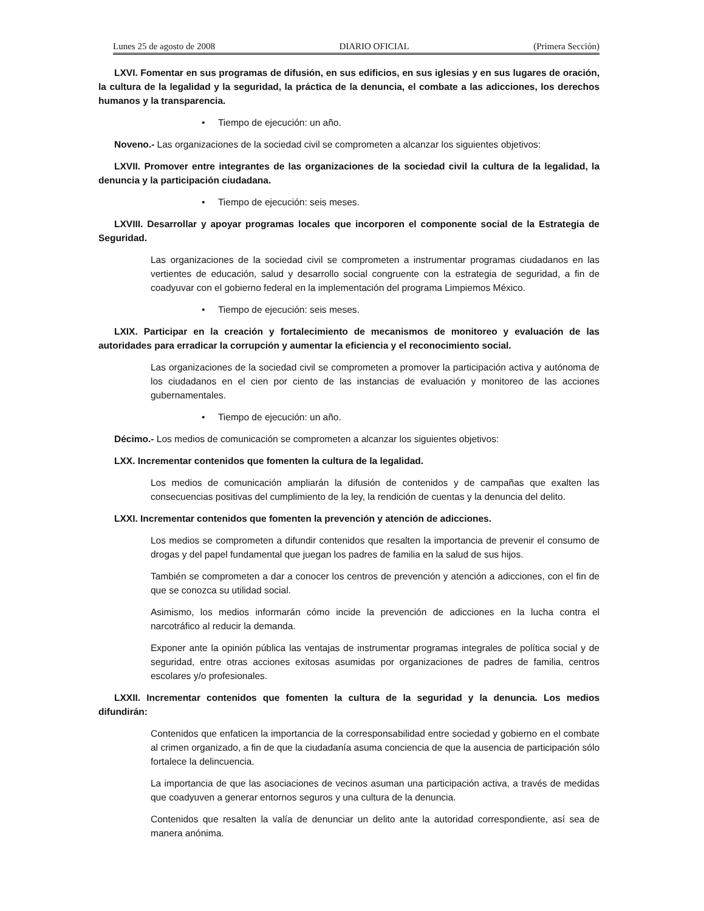Lunes 25 de agosto de 2008 DIARIO OFICIAL (Primera Sección)
LXVI. Fomentar en sus programas de difusión, en sus edificios, en sus iglesias y en sus lugares de oración, la cultura de la legalidad y la seguridad, la práctica de la denuncia, el combate a las adicciones, los derechos humanos y la transparencia.
• Tiempo de ejecución: un año.
Noveno.- Las organizaciones de la sociedad civil se comprometen a alcanzar los siguientes objetivos:
LXVII. Promover entre integrantes de las organizaciones de la sociedad civil la cultura de la legalidad, la denuncia y la participación ciudadana.
• Tiempo de ejecución: seis meses.
LXVIII. Desarrollar y apoyar programas locales que incorporen el componente social de la Estrategia de Seguridad.
Las organizaciones de la sociedad civil se comprometen a instrumentar programas ciudadanos en las vertientes de educación, salud y desarrollo social congruente con la estrategia de seguridad, a fin de coadyuvar con el gobierno federal en la implementación del programa Limpiemos México.
• Tiempo de ejecución: seis meses.
LXIX. Participar en la creación y fortalecimiento de mecanismos de monitoreo y evaluación de las autoridades para erradicar la corrupción y aumentar la eficiencia y el reconocimiento social.
Las organizaciones de la sociedad civil se comprometen a promover la participación activa y autónoma de los ciudadanos en el cien por ciento de las instancias de evaluación y monitoreo de las acciones gubernamentales.
• Tiempo de ejecución: un año.
Décimo.- Los medios de comunicación se comprometen a alcanzar los siguientes objetivos:
LXX. Incrementar contenidos que fomenten la cultura de la legalidad.
Los medios de comunicación ampliarán la difusión de contenidos y de campañas que exalten las consecuencias positivas del cumplimiento de la ley, la rendición de cuentas y la denuncia del delito.
LXXI. Incrementar contenidos que fomenten la prevención y atención de adicciones.
Los medios se comprometen a difundir contenidos que resalten la importancia de prevenir el consumo de drogas y del papel fundamental que juegan los padres de familia en la salud de sus hijos.
También se comprometen a dar a conocer los centros de prevención y atención a adicciones, con el fin de que se conozca su utilidad social.
Asimismo, los medios informarán cómo incide la prevención de adicciones en la lucha contra el narcotráfico al reducir la demanda.
Exponer ante la opinión pública las ventajas de instrumentar programas integrales de política social y de seguridad, entre otras acciones exitosas asumidas por organizaciones de padres de familia, centros escolares y/o profesionales.
LXXII. Incrementar contenidos que fomenten la cultura de la seguridad y la denuncia. Los medios difundirán:
Contenidos que enfaticen la importancia de la corresponsabilidad entre sociedad y gobierno en el combate al crimen organizado, a fin de que la ciudadanía asuma conciencia de que la ausencia de participación sólo fortalece la delincuencia.
La importancia de que las asociaciones de vecinos asuman una participación activa, a través de medidas que coadyuven a generar entornos seguros y una cultura de la denuncia.
Contenidos que resalten la valía de denunciar un delito ante la autoridad correspondiente, así sea de manera anónima.